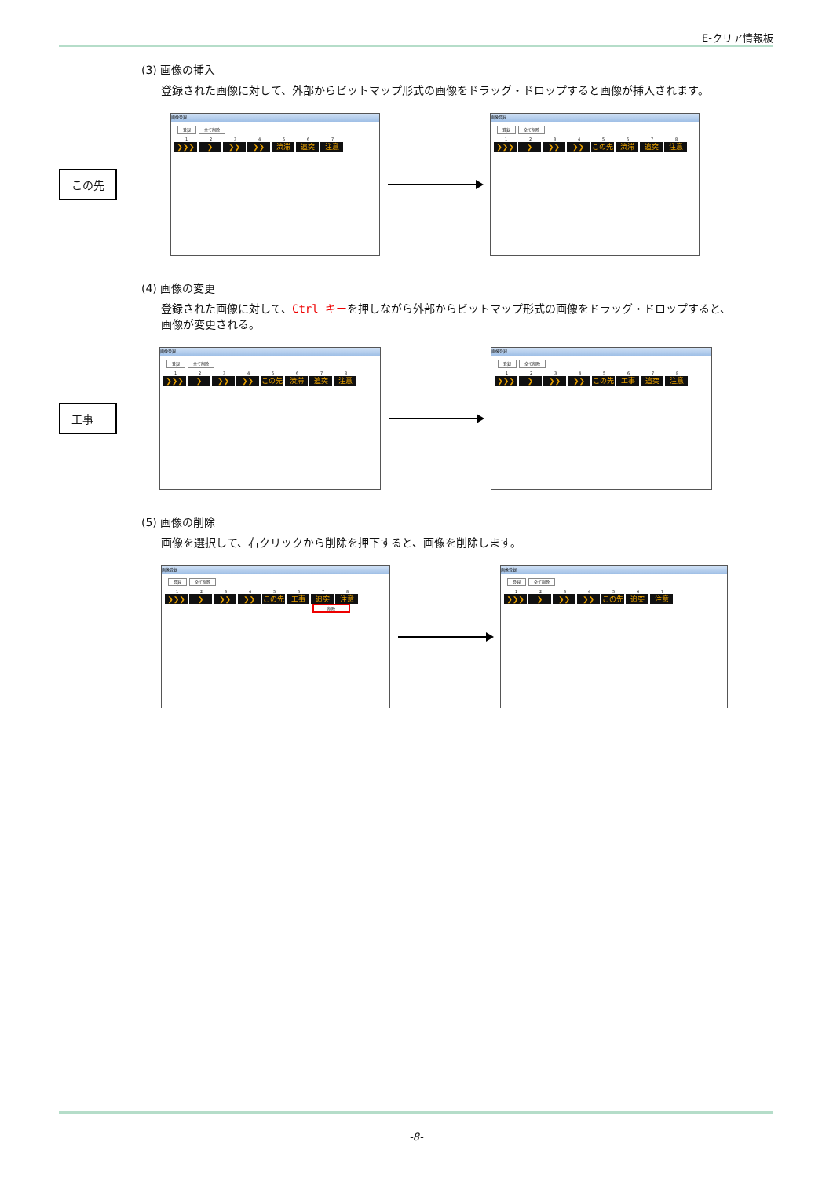E-クリア情報板
(3) 画像の挿入
登録された画像に対して、外部からビットマップ形式の画像をドラッグ・ドロップすると画像が挿入されます。
この先
画像登録
登録 全て削除
1234567
❯❯❯ ❯ ❯❯ ❯❯ 渋滞 追突 注意
画像登録
登録 全て削除
12345678
❯❯❯ ❯ ❯❯ ❯❯ この先 渋滞 追突 注意
(4) 画像の変更
登録された画像に対して、Ctrl キーを押しながら外部からビットマップ形式の画像をドラッグ・ドロップすると、
画像が変更される。
工事
画像登録
登録 全て削除
12345678
❯❯❯ ❯ ❯❯ ❯❯ この先 渋滞 追突 注意
画像登録
登録 全て削除
12345678
❯❯❯ ❯ ❯❯ ❯❯ この先 工事 追突 注意
(5) 画像の削除
画像を選択して、右クリックから削除を押下すると、画像を削除します。
画像登録
登録 全て削除
12345678
❯❯❯ ❯ ❯❯ ❯❯ この先 工事 追突 注意
削除
画像登録
登録 全て削除
1234567
❯❯❯ ❯ ❯❯ ❯❯ この先 追突 注意
-8-